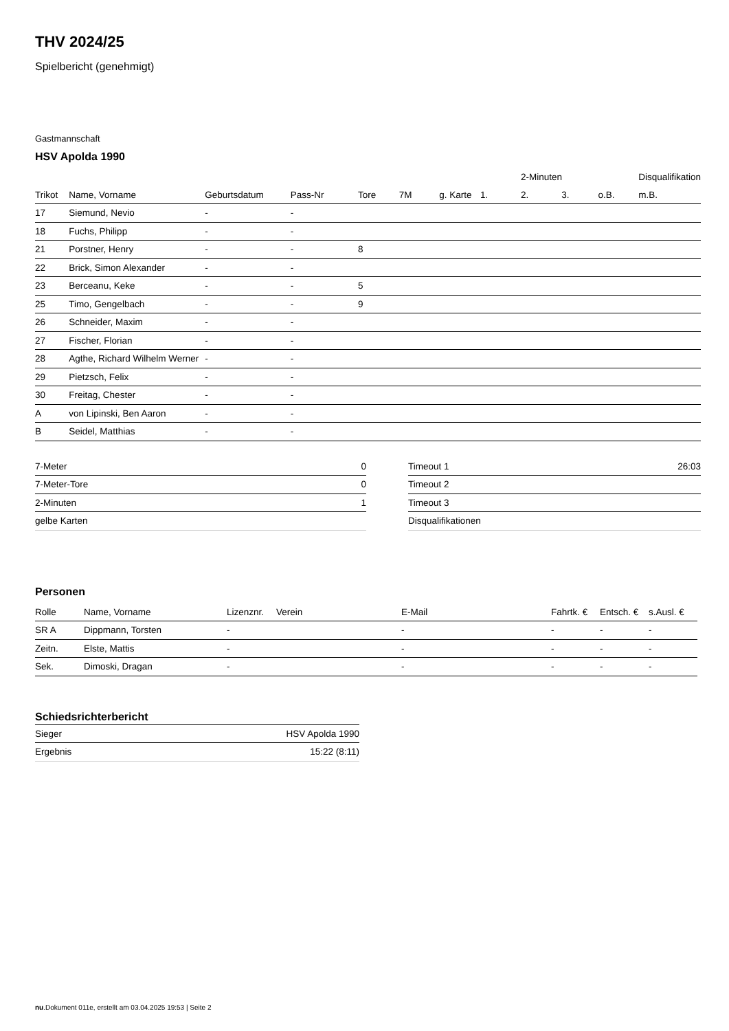THV 2024/25
Spielbericht (genehmigt)
Gastmannschaft
HSV Apolda 1990
| | | | | | | | | 2-Minuten | | | Disqualifikation |
| --- | --- | --- | --- | --- | --- | --- | --- | --- | --- | --- | --- |
| Trikot | Name, Vorname | Geburtsdatum | Pass-Nr | Tore | 7M | g. Karte | 1. | 2. | 3. | o.B. | m.B. |
| 17 | Siemund, Nevio | - | - | | | | | | | | |
| 18 | Fuchs, Philipp | - | - | | | | | | | | |
| 21 | Porstner, Henry | - | - | 8 | | | | | | | |
| 22 | Brick, Simon Alexander | - | - | | | | | | | | |
| 23 | Berceanu, Keke | - | - | 5 | | | | | | | |
| 25 | Timo, Gengelbach | - | - | 9 | | | | | | | |
| 26 | Schneider, Maxim | - | - | | | | | | | | |
| 27 | Fischer, Florian | - | - | | | | | | | | |
| 28 | Agthe, Richard Wilhelm Werner | - | - | | | | | | | | |
| 29 | Pietzsch, Felix | - | - | | | | | | | | |
| 30 | Freitag, Chester | - | - | | | | | | | | |
| A | von Lipinski, Ben Aaron | - | - | | | | | | | | |
| B | Seidel, Matthias | - | - | | | | | | | | |
| 7-Meter | 0 |
| 7-Meter-Tore | 0 |
| 2-Minuten | 1 |
| gelbe Karten | |
| Timeout 1 | 26:03 |
| Timeout 2 | |
| Timeout 3 | |
| Disqualifikationen | |
Personen
| Rolle | Name, Vorname | Lizenznr. | Verein | E-Mail | Fahrtk. € | Entsch. € | s.Ausl. € |
| --- | --- | --- | --- | --- | --- | --- | --- |
| SR A | Dippmann, Torsten | - | | - | - | - | - |
| Zeitn. | Elste, Mattis | - | | - | - | - | - |
| Sek. | Dimoski, Dragan | - | | - | - | - | - |
Schiedsrichterbericht
| Sieger | HSV Apolda 1990 |
| Ergebnis | 15:22 (8:11) |
nu.Dokument 011e, erstellt am 03.04.2025 19:53 | Seite 2